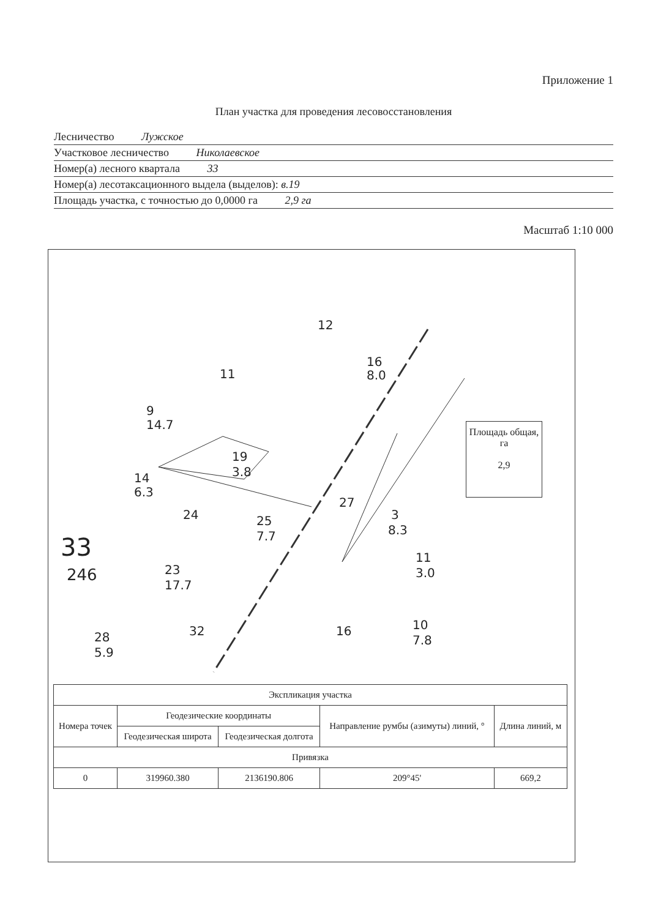Приложение 1
План участка для проведения лесовосстановления
Лесничество Лужское
Участковое лесничество Николаевское
Номер(а) лесного квартала 33
Номер(а) лесотаксационного выдела (выделов): в.19
Площадь участка, с точностью до 0,0000 га 2,9 га
Масштаб 1:10 000
12
16
8.0
11
9
14.7
19
3.8
14
6.3
24
25
7.7
27
3
8.3
33
246
23
17.7
28
5.9
32
16
10
7.8
11
3.0
Площадь общая, га
2,9
| Экспликация участка | | | | |
| Номера точек | Геодезические координаты | | Направление румбы (азимуты) линий, ° | Длина линий, м |
| | Геодезическая широта | Геодезическая долгота | | |
| Привязка | | | | |
| 0 | 319960.380 | 2136190.806 | 209°45' | 669,2 |